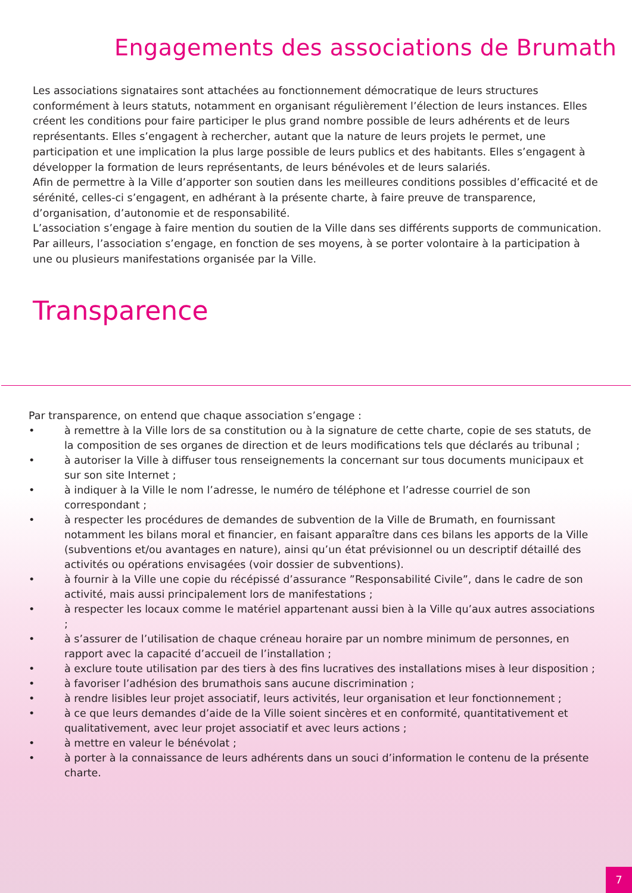Engagements des associations de Brumath
Les associations signataires sont attachées au fonctionnement démocratique de leurs structures conformément à leurs statuts, notamment en organisant régulièrement l’élection de leurs instances. Elles créent les conditions pour faire participer le plus grand nombre possible de leurs adhérents et de leurs représentants. Elles s’engagent à rechercher, autant que la nature de leurs projets le permet, une participation et une implication la plus large possible de leurs publics et des habitants. Elles s’engagent à développer la formation de leurs représentants, de leurs bénévoles et de leurs salariés.
Afin de permettre à la Ville d’apporter son soutien dans les meilleures conditions possibles d’efficacité et de sérénité, celles-ci s’engagent, en adhérant à la présente charte, à faire preuve de transparence, d’organisation, d’autonomie et de responsabilité.
L’association s’engage à faire mention du soutien de la Ville dans ses différents supports de communication. Par ailleurs, l’association s’engage, en fonction de ses moyens, à se porter volontaire à la participation à une ou plusieurs manifestations organisée par la Ville.
Transparence
Par transparence, on entend que chaque association s’engage :
• à remettre à la Ville lors de sa constitution ou à la signature de cette charte, copie de ses statuts, de la composition de ses organes de direction et de leurs modifications tels que déclarés au tribunal ;
• à autoriser la Ville à diffuser tous renseignements la concernant sur tous documents municipaux et sur son site Internet ;
• à indiquer à la Ville le nom l’adresse, le numéro de téléphone et l’adresse courriel de son correspondant ;
• à respecter les procédures de demandes de subvention de la Ville de Brumath, en fournissant notamment les bilans moral et financier, en faisant apparaître dans ces bilans les apports de la Ville (subventions et/ou avantages en nature), ainsi qu’un état prévisionnel ou un descriptif détaillé des activités ou opérations envisagées (voir dossier de subventions).
• à fournir à la Ville une copie du récépissé d’assurance ”Responsabilité Civile”, dans le cadre de son activité, mais aussi principalement lors de manifestations ;
• à respecter les locaux comme le matériel appartenant aussi bien à la Ville qu’aux autres associations ;
• à s’assurer de l’utilisation de chaque créneau horaire par un nombre minimum de personnes, en rapport avec la capacité d’accueil de l’installation ;
• à exclure toute utilisation par des tiers à des fins lucratives des installations mises à leur disposition ;
• à favoriser l’adhésion des brumathois sans aucune discrimination ;
• à rendre lisibles leur projet associatif, leurs activités, leur organisation et leur fonctionnement ;
• à ce que leurs demandes d’aide de la Ville soient sincères et en conformité, quantitativement et qualitativement, avec leur projet associatif et avec leurs actions ;
• à mettre en valeur le bénévolat ;
• à porter à la connaissance de leurs adhérents dans un souci d’information le contenu de la présente charte.
7